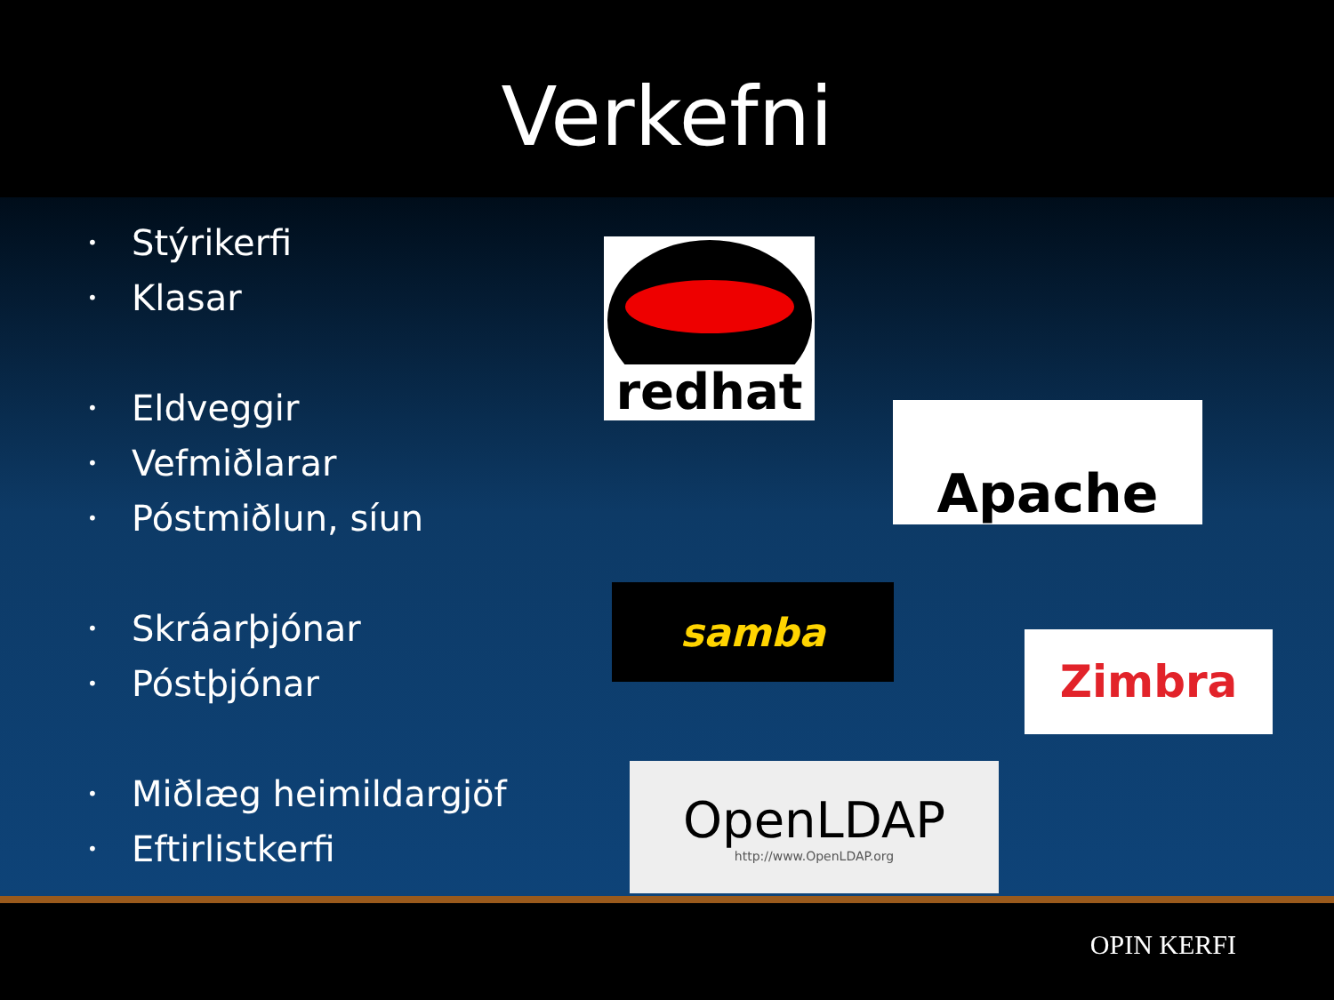Verkefni
• Stýrikerfi
• Klasar
• Eldveggir
• Vefmiðlarar
• Póstmiðlun, síun
• Skráarþjónar
• Póstþjónar
• Miðlæg heimildargjöf
• Eftirlistkerfi
redhat
Apache
samba
Zimbra
OpenLDAP
http://www.OpenLDAP.org
OPIN KERFI